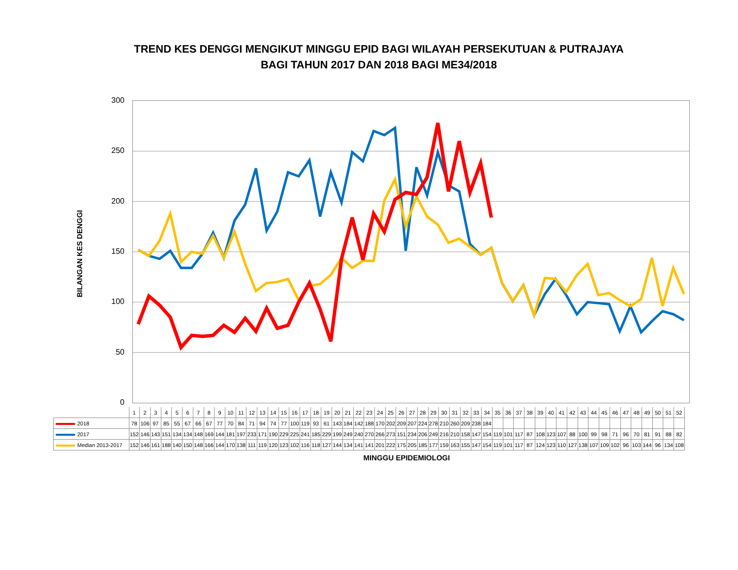TREND KES DENGGI MENGIKUT MINGGU EPID BAGI WILAYAH PERSEKUTUAN & PUTRAJAYA
BAGI TAHUN 2017 DAN 2018 BAGI ME34/2018
BILANGAN KES DENGGI
300
250
200
150
100
50
0
| | 1 | 2 | 3 | 4 | 5 | 6 | 7 | 8 | 9 | 10 | 11 | 12 | 13 | 14 | 15 | 16 | 17 | 18 | 19 | 20 | 21 | 22 | 23 | 24 | 25 | 26 | 27 | 28 | 29 | 30 | 31 | 32 | 33 | 34 | 35 | 36 | 37 | 38 | 39 | 40 | 41 | 42 | 43 | 44 | 45 | 46 | 47 | 48 | 49 | 50 | 51 | 52 |
| --- | --- | --- | --- | --- | --- | --- | --- | --- | --- | --- | --- | --- | --- | --- | --- | --- | --- | --- | --- | --- | --- | --- | --- | --- | --- | --- | --- | --- | --- | --- | --- | --- | --- | --- | --- | --- | --- | --- | --- | --- | --- | --- | --- | --- | --- | --- | --- | --- | --- | --- | --- | --- |
| 2018 | 78 | 106 | 97 | 85 | 55 | 67 | 66 | 67 | 77 | 70 | 84 | 71 | 94 | 74 | 77 | 100 | 119 | 93 | 61 | 143 | 184 | 142 | 188 | 170 | 202 | 209 | 207 | 224 | 278 | 210 | 260 | 209 | 238 | 184 | | | | | | | | | | | | | | | | | | |
| 2017 | 152 | 146 | 143 | 151 | 134 | 134 | 148 | 169 | 144 | 181 | 197 | 233 | 171 | 190 | 229 | 225 | 241 | 185 | 229 | 199 | 249 | 240 | 270 | 266 | 273 | 151 | 234 | 206 | 249 | 216 | 210 | 158 | 147 | 154 | 119 | 101 | 117 | 87 | 108 | 123 | 107 | 88 | 100 | 99 | 98 | 71 | 96 | 70 | 81 | 91 | 88 | 82 |
| Median 2013-2017 | 152 | 146 | 161 | 188 | 140 | 150 | 148 | 166 | 144 | 170 | 138 | 111 | 119 | 120 | 123 | 102 | 116 | 118 | 127 | 144 | 134 | 141 | 141 | 201 | 222 | 175 | 205 | 185 | 177 | 159 | 163 | 155 | 147 | 154 | 119 | 101 | 117 | 87 | 124 | 123 | 110 | 127 | 138 | 107 | 109 | 102 | 96 | 103 | 144 | 96 | 134 | 108 |
MINGGU EPIDEMIOLOGI